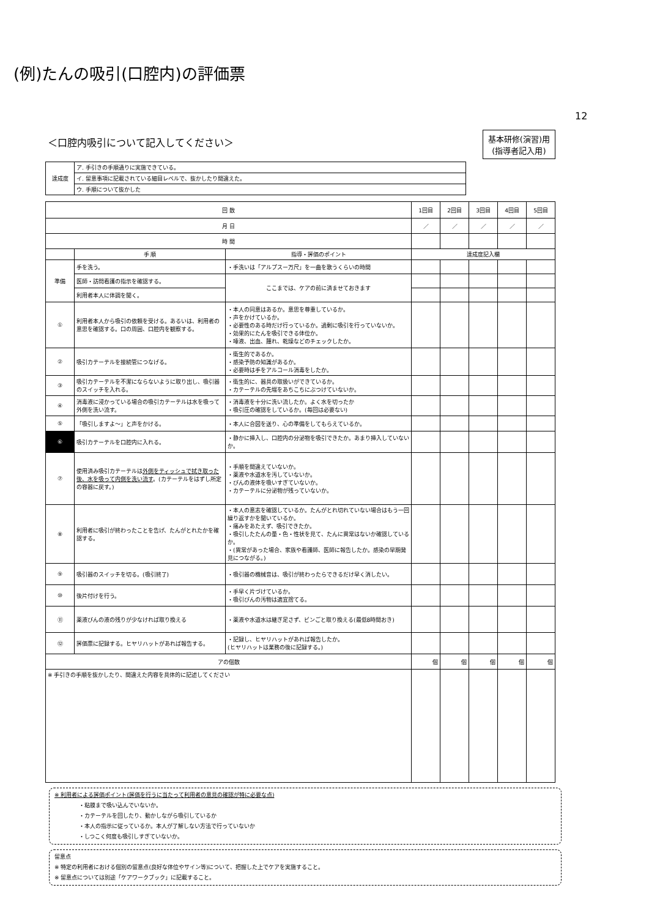(例)たんの吸引(口腔内)の評価票
12
＜口腔内吸引について記入してください＞
基本研修(演習)用
(指導者記入用)
| 達成度 | ア. 手引きの手順通りに実施できている。 |
| | イ. 留意事項に記載されている細目レベルで、抜かしたり間違えた。 |
| | ウ. 手順について抜かした |
| 回 数 | | | 1回目 | 2回目 | 3回目 | 4回目 | 5回目 |
| 月 日 | | | ／ | ／ | ／ | ／ | ／ |
| 時 間 | | | | | | | |
| | 手 順 | 指導・評価のポイント | 達成度記入欄 | | | | |
| 準備 | 手を洗う。 | ・手洗いは「アルプスー万尺」を一曲を歌うくらいの時間 | | | | | |
| | 医師・訪問看護の指示を確認する。 | ここまでは、ケアの前に済ませておきます | | | | | |
| | 利用者本人に体調を聞く。 | | | | | | |
| ① | 利用者本人から吸引の依頼を受ける。あるいは、利用者の意思を確認する。口の周囲、口腔内を観察する。 | ・本人の同意はあるか。意思を尊重しているか。 ・声をかけているか。 ・必要性のある時だけ行っているか。過剰に吸引を行っていないか。 ・効果的にたんを吸引できる体位か。 ・唾液、出血、腫れ、乾燥などのチェックしたか。 | | | | | |
| ② | 吸引カテーテルを接続管につなげる。 | ・衛生的であるか。 ・感染予防の知識があるか。 ・必要時は手をアルコール消毒をしたか。 | | | | | |
| ③ | 吸引カテーテルを不潔にならないように取り出し、吸引器のスイッチを入れる。 | ・衛生的に、器具の取扱いができているか。 ・カテーテルの先端をあちこちにぶつけていないか。 | | | | | |
| ④ | 消毒液に浸かっている場合の吸引カテーテルは水を吸って外側を洗い流す。 | ・消毒液を十分に洗い流したか。よく水を切ったか ・吸引圧の確認をしているか。(毎回は必要ない) | | | | | |
| ⑤ | 「吸引しますよ～」と声をかける。 | ・本人に合図を送り、心の準備をしてもらえているか。 | | | | | |
| ⑥ | 吸引カテーテルを口腔内に入れる。 | ・静かに挿入し、口腔内の分泌物を吸引できたか。あまり挿入していないか。 | | | | | |
| ⑦ | 使用済み吸引カテーテルは 外側をティッシュで拭き取った後、水を吸って内側を洗い流す 。(カテーテルをはずし所定の容器に戻す。) | ・手順を間違えていないか。 ・薬液や水道水を汚していないか。 ・びんの液体を吸いすぎていないか。 ・カテーテルに分泌物が残っていないか。 | | | | | |
| ⑧ | 利用者に吸引が終わったことを告げ、たんがとれたかを確認する。 | ・本人の意志を確認しているか。たんがとれ切れていない場合はもう一回繰り返すかを聞いているか。 ・痛みをあたえず、吸引できたか。 ・吸引したたんの量・色・性状を見て、たんに異常はないか確認しているか。 ・(異常があった場合、家族や看護師、医師に報告したか。感染の早期発見につながる。) | | | | | |
| ⑨ | 吸引器のスイッチを切る。(吸引終了) | ・吸引器の機械音は、吸引が終わったらできるだけ早く消したい。 | | | | | |
| ⑩ | 後片付けを行う。 | ・手早く片づけているか。 ・吸引びんの汚物は適宜捨てる。 | | | | | |
| ⑪ | 薬液びんの液の残りが少なければ取り換える | ・薬液や水道水は継ぎ足さず、ビンごと取り換える(最低8時間おき) | | | | | |
| ⑫ | 評価票に記録する。ヒヤリハットがあれば報告する。 | ・記録し、ヒヤリハットがあれば報告したか。 (ヒヤリハットは業務の後に記録する。) | | | | | |
| アの個数 | | | 個 | 個 | 個 | 個 | 個 |
| ※ 手引きの手順を抜かしたり、間違えた内容を具体的に記述してください | | | | | | | |
※ 利用者による評価ポイント(評価を行うに当たって利用者の意見の確認が特に必要な点)
・粘膜まで吸い込んでいないか。
・カテーテルを回したり、動かしながら吸引しているか
・本人の指示に従っているか。本人が了解しない方法で行っていないか
・しつこく何度も吸引しすぎていないか。
留意点
※ 特定の利用者における個別の留意点(良好な体位やサイン等)について、把握した上でケアを実施すること。
※ 留意点については別途「ケアワークブック」に記載すること。